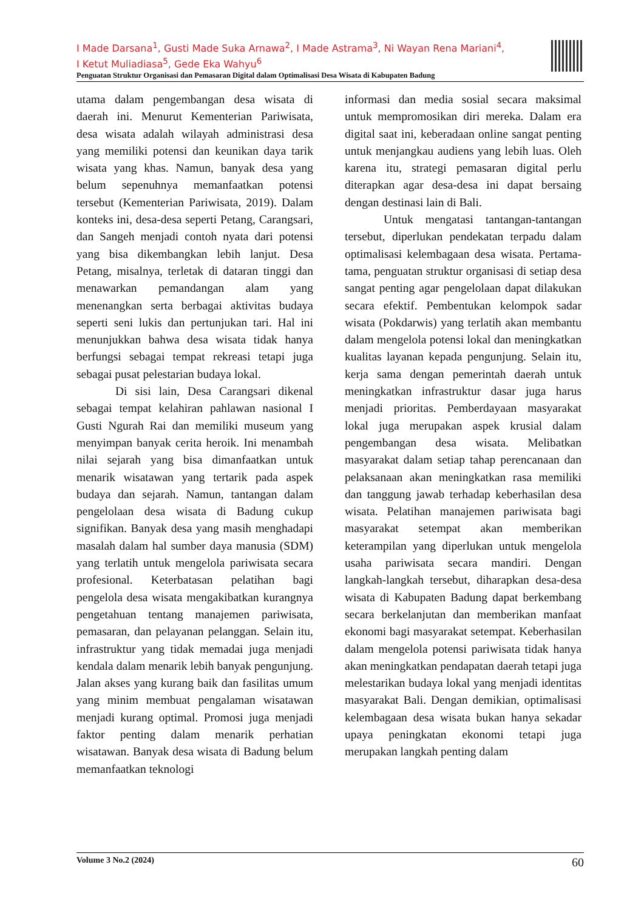I Made Darsana<sup>1</sup>, Gusti Made Suka Arnawa<sup>2</sup>, I Made Astrama<sup>3</sup>, Ni Wayan Rena Mariani<sup>4</sup>,
I Ketut Muliadiasa<sup>5</sup>, Gede Eka Wahyu<sup>6</sup>
Penguatan Struktur Organisasi dan Pemasaran Digital dalam Optimalisasi Desa Wisata di Kabupaten Badung
utama dalam pengembangan desa wisata di daerah ini. Menurut Kementerian Pariwisata, desa wisata adalah wilayah administrasi desa yang memiliki potensi dan keunikan daya tarik wisata yang khas. Namun, banyak desa yang belum sepenuhnya memanfaatkan potensi tersebut (Kementerian Pariwisata, 2019). Dalam konteks ini, desa-desa seperti Petang, Carangsari, dan Sangeh menjadi contoh nyata dari potensi yang bisa dikembangkan lebih lanjut. Desa Petang, misalnya, terletak di dataran tinggi dan menawarkan pemandangan alam yang menenangkan serta berbagai aktivitas budaya seperti seni lukis dan pertunjukan tari. Hal ini menunjukkan bahwa desa wisata tidak hanya berfungsi sebagai tempat rekreasi tetapi juga sebagai pusat pelestarian budaya lokal.
Di sisi lain, Desa Carangsari dikenal sebagai tempat kelahiran pahlawan nasional I Gusti Ngurah Rai dan memiliki museum yang menyimpan banyak cerita heroik. Ini menambah nilai sejarah yang bisa dimanfaatkan untuk menarik wisatawan yang tertarik pada aspek budaya dan sejarah. Namun, tantangan dalam pengelolaan desa wisata di Badung cukup signifikan. Banyak desa yang masih menghadapi masalah dalam hal sumber daya manusia (SDM) yang terlatih untuk mengelola pariwisata secara profesional. Keterbatasan pelatihan bagi pengelola desa wisata mengakibatkan kurangnya pengetahuan tentang manajemen pariwisata, pemasaran, dan pelayanan pelanggan. Selain itu, infrastruktur yang tidak memadai juga menjadi kendala dalam menarik lebih banyak pengunjung. Jalan akses yang kurang baik dan fasilitas umum yang minim membuat pengalaman wisatawan menjadi kurang optimal. Promosi juga menjadi faktor penting dalam menarik perhatian wisatawan. Banyak desa wisata di Badung belum memanfaatkan teknologi
informasi dan media sosial secara maksimal untuk mempromosikan diri mereka. Dalam era digital saat ini, keberadaan online sangat penting untuk menjangkau audiens yang lebih luas. Oleh karena itu, strategi pemasaran digital perlu diterapkan agar desa-desa ini dapat bersaing dengan destinasi lain di Bali.
Untuk mengatasi tantangan-tantangan tersebut, diperlukan pendekatan terpadu dalam optimalisasi kelembagaan desa wisata. Pertama-tama, penguatan struktur organisasi di setiap desa sangat penting agar pengelolaan dapat dilakukan secara efektif. Pembentukan kelompok sadar wisata (Pokdarwis) yang terlatih akan membantu dalam mengelola potensi lokal dan meningkatkan kualitas layanan kepada pengunjung. Selain itu, kerja sama dengan pemerintah daerah untuk meningkatkan infrastruktur dasar juga harus menjadi prioritas. Pemberdayaan masyarakat lokal juga merupakan aspek krusial dalam pengembangan desa wisata. Melibatkan masyarakat dalam setiap tahap perencanaan dan pelaksanaan akan meningkatkan rasa memiliki dan tanggung jawab terhadap keberhasilan desa wisata. Pelatihan manajemen pariwisata bagi masyarakat setempat akan memberikan keterampilan yang diperlukan untuk mengelola usaha pariwisata secara mandiri. Dengan langkah-langkah tersebut, diharapkan desa-desa wisata di Kabupaten Badung dapat berkembang secara berkelanjutan dan memberikan manfaat ekonomi bagi masyarakat setempat. Keberhasilan dalam mengelola potensi pariwisata tidak hanya akan meningkatkan pendapatan daerah tetapi juga melestarikan budaya lokal yang menjadi identitas masyarakat Bali. Dengan demikian, optimalisasi kelembagaan desa wisata bukan hanya sekadar upaya peningkatan ekonomi tetapi juga merupakan langkah penting dalam
Volume 3 No.2 (2024) 60